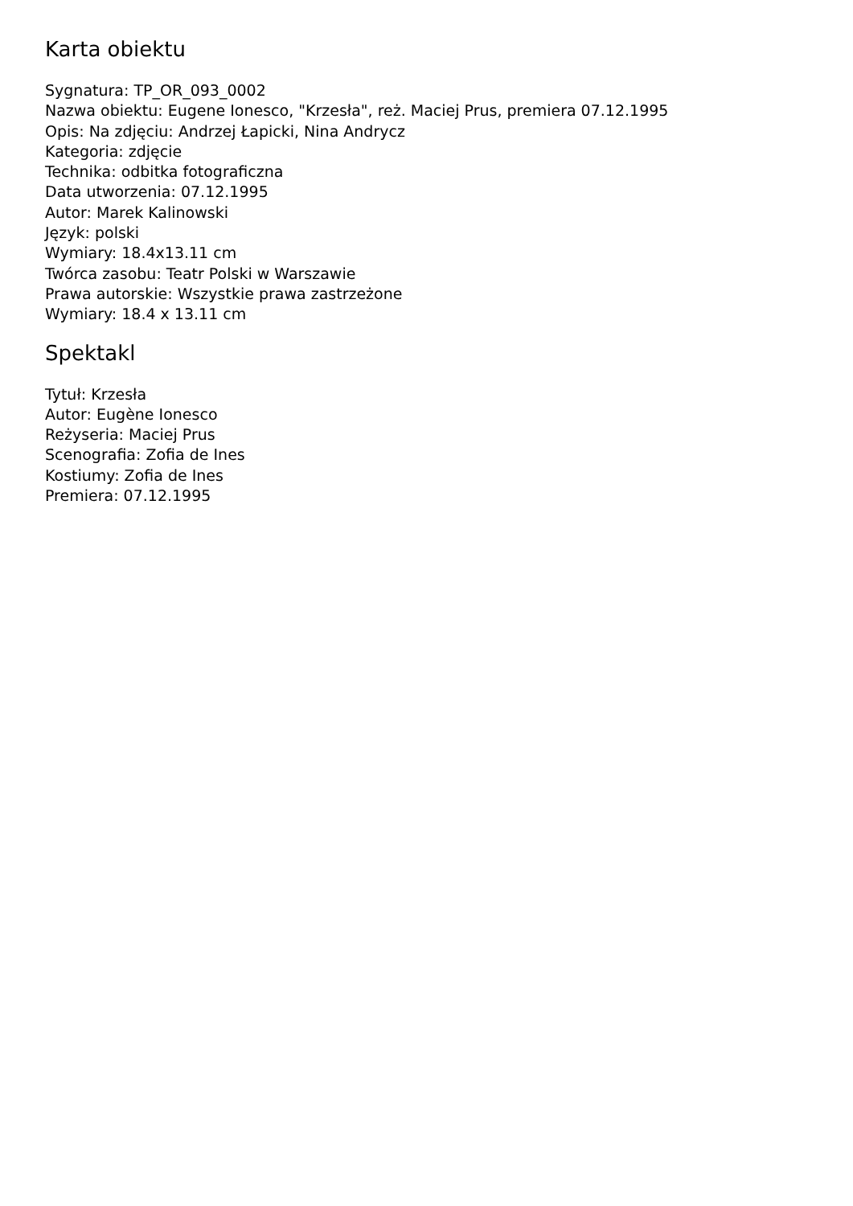Karta obiektu
Sygnatura: TP_OR_093_0002
Nazwa obiektu: Eugene Ionesco, "Krzesła", reż. Maciej Prus, premiera 07.12.1995
Opis: Na zdjęciu: Andrzej Łapicki, Nina Andrycz
Kategoria: zdjęcie
Technika: odbitka fotograficzna
Data utworzenia: 07.12.1995
Autor: Marek Kalinowski
Język: polski
Wymiary: 18.4x13.11 cm
Twórca zasobu: Teatr Polski w Warszawie
Prawa autorskie: Wszystkie prawa zastrzeżone
Wymiary: 18.4 x 13.11 cm
Spektakl
Tytuł: Krzesła
Autor: Eugène Ionesco
Reżyseria: Maciej Prus
Scenografia: Zofia de Ines
Kostiumy: Zofia de Ines
Premiera: 07.12.1995